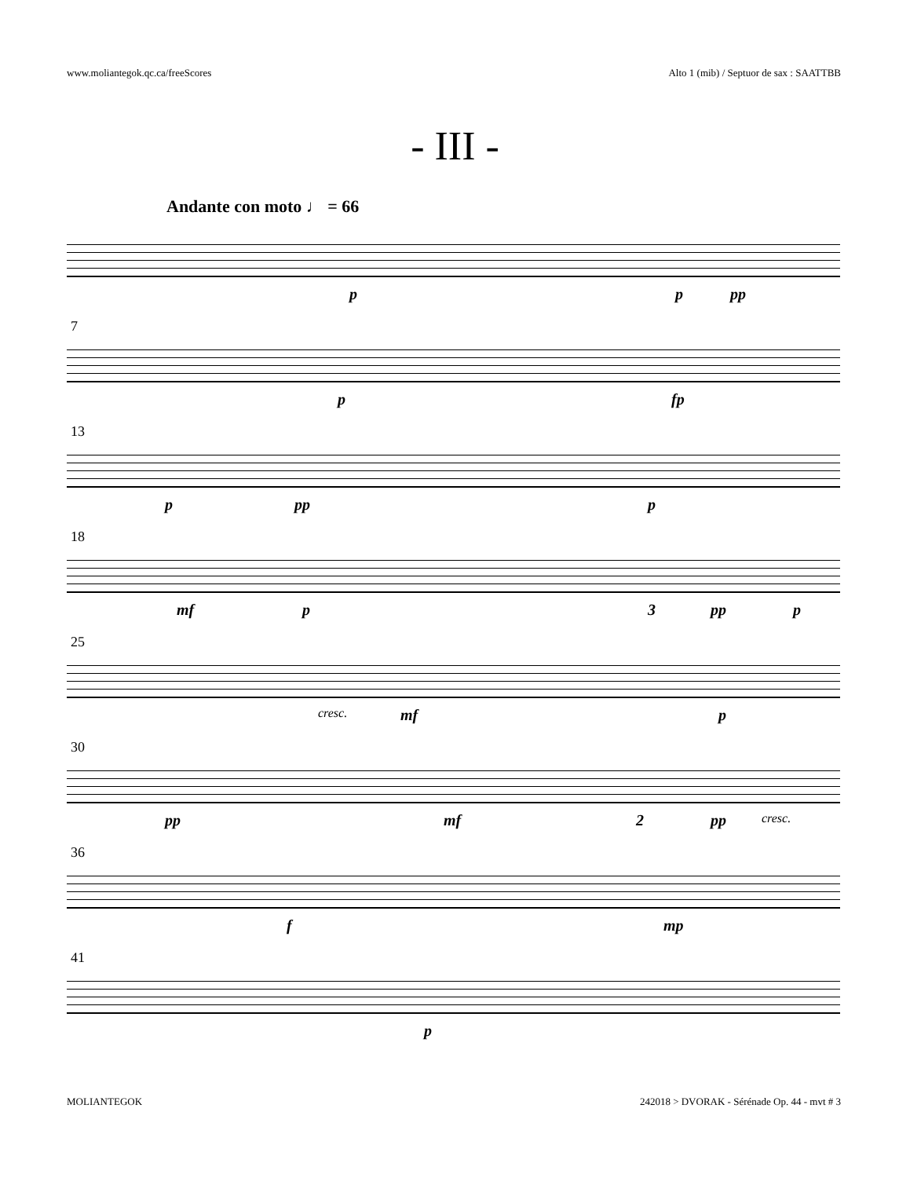www.moliantegok.qc.ca/freeScores Alto 1 (mib) / Septuor de sax : SAATTBB
- III -
Andante con moto ♩ = 66
p p pp
7
p fp
13
p pp p
18
mf p 3 pp p
25
cresc. mf p
30
pp mf 2 pp cresc.
36
f mp
41
p
MOLIANTEGOK 242018 > DVORAK - Sérénade Op. 44 - mvt # 3